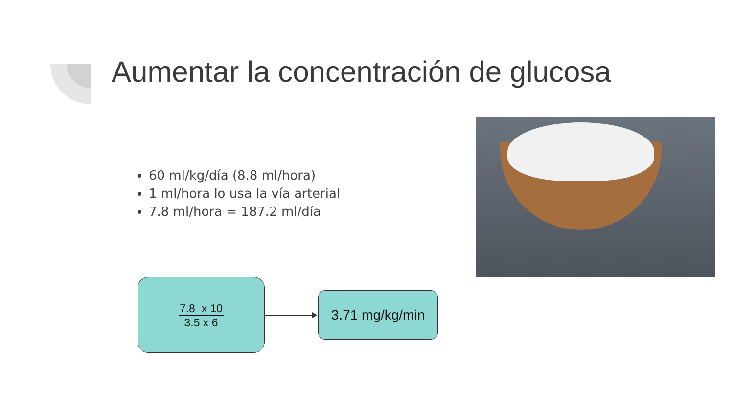Aumentar la concentración de glucosa
60 ml/kg/día (8.8 ml/hora)
1 ml/hora lo usa la vía arterial
7.8 ml/hora = 187.2 ml/día
7.8 x 10
3.5 x 6
3.71 mg/kg/min